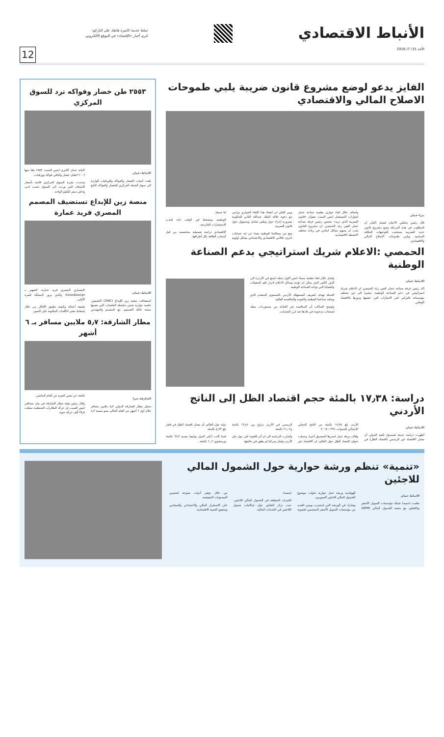الأنباط الاقتصادي
سلط عدسة كاميرة هاتفك على الباركود
لترى أخبار «الإقتصاد» في الموقع الالكتروني
الأحد 15/ 7/ 2018 12
الفايز يدعو لوضع مشروع قانون ضريبة يلبي طموحات الاصلاح المالي والاقتصادي
بترا–عمان
قال رئيس مجلس الاعيان فيصل الفايز ان المطلوب في هذه المرحلة وضع مشروع قانون جديد للضريبة يستجيب للتوجيهات الملكية السامية، ويلبي طموحات الاصلاح المالي والاقتصادي.
واضاف خلال لقاء حواري نظمته جماعة عمان لحوارات المستقبل امس السبت بعنوان «قانون الضريبة الذي نريد» بحضور رئيس غرفة صناعة عمان العين زياد الحمصي، ان مشروع القانون يجب ان يسهم بشكل ايجابي في زيادة مختلف الانشطة الاقتصادية.
وبين الفايز ان انعقاد هذا اللقاء الحواري يتزامن مع دعوة جلالة الملك عبدالله الثاني للحكومة بضرورة إجراء حوار وطني شامل ومسؤول حول قانون الضريبة.
يتبع من مصالحنا الوطنية بعيدا عن اية حسابات اخرى، فالأمن الاقتصادي والاجتماعي يشكل اولوية لنا جميعا.
الوطنية، ومشجعا في الوقت ذاته لجذب الاستثمارات الخارجية.
الاقتصادي دراسة تفصيلية متخصصة من قبل أصحاب العلاقة بكل أطرافها.
الحمصي :الاعلام شريك استراتيجي بدعم الصناعة الوطنية
الانباط–عمان
اكد رئيس غرفة صناعة عمان العين زياد الحمصي ان الاعلام شريك استراتيجي في دعم الصناعة الوطنية، مشيرا الى دور مختلف مؤسساته بالتركيز على الانجازات التي حققتها ودورها بالاقتصاد الوطني.
واشار خلال لقاء نظمته مساء امس الاول حملة (صنع في الأردن) الى الدور الكبير الذي يمكن ان تؤديه وسائل الاعلام لابراز اهم المعيقات والقضايا التي تواجه الصناعة الوطنية.
الحملة تهدف لتعريف المستهلك الأردني بالمستوى المتقدم الذي وصلته صناعتنا الوطنية والجودة والتنافسية العالية.
واوضح الساكت أن المنافسة غير العادلة من مستوردات مثيلة لمنتجات مدعومة في بلادها تعد ابرز التحديات.
دراسة: ١٧٫٣٨ بالمئة حجم اقتصاد الظل إلى الناتج الأردني
الانباط–عمان
أظهرت دراسة حديثة لصندوق النقد الدولي أن معدل الاقتصاد غير الرسمي (اقتصاد الظل) في الأردن بلغ ١٧٫٣٨ بالمئة من الناتج المحلي الإجمالي للسنوات ١٩٩١- ٢٠١٥.
وقالت ورقة عمل اصدرها الصندوق أخيرا، وحملت عنوان اقتصاد الظل حول العالم، ان الاقتصاد غير الرسمي في الأردن تراوح بين ١٣٫٤٤ بالمئة و٢١٫٠٢ بالمئة.
وأشارت الدراسة الى ان أثر اللجوء على دول مثل الأردن ولبنان وتركيا لم يظهر في نتائجها.
دولة حول العالم، أن معدل اقتصاد الظل في قطر بلغ ٩٣ر٥ بالمئة.
فيما كانت أعلى الدول بوليفيا بنسبة ٦٢٫٣ بالمئة وزيمبابوي ٦٠٫٦ بالمئة.
٢٥٥٣ طن خضار وفواكه ترد للسوق المركزي
الانباط–عمان
بلغت كميات الخضار والفواكه والورقيات الواردة الى سوق الجملة المركزي للخضار والفواكه التابع لأمانة عمان الكبرى امس السبت ٢٥٥٣ طنا منها ٢٠٠٦ اطنان خضار والباقي فواكه وورقيات.
وحددت نشرة السوق المركزي قائمة بأسعار الاصناف التي وردت الى السوق حسب ادنى واعلى سعر للكيلو الواحد.
منصة زين للإبداع تستضيف المصمم المصري فريد عمارة
الانباط–عمان
استضافت منصة زين للإبداع (ZINC) الخميس، جلسة حوارية ضمن سلسلة الجلسات التي تقيمها منصة عائلة التصميم، مع المصمم والمهندس المعماري المصري فريد عمارة، الشهير بـ FariedDesign، والذي يزور المملكة للمرة الأولى.
طبيعة أعماله وكيفية تطبيق الأفكار من خلال إسقاط معنى الكلمات المكتوبة على الصور.
مطار الشارقة: ٥٫٧ ملايين مسافر بـ ٦ أشهر
الشارقة–بترا
سجل مطار الشارقة الدولي ٥٫٧ ملايين مسافر خلال أول ٦ أشهر من العام الحالي بنمو نسبته ٤٫٣ بالمئة عن نفس الفترة من العام الماضي.
وقال رئيس هيئة مطار الشارقة في بيان صحافي امس السبت إن حركة الطائرات المنتظمة سجلت ٣٨٫٨ ألف حركة جوية.
«تنمية» تنظم ورشة حوارية حول الشمول المالي للاجئين
الانباط–عمان
نظمت (تنمية) شبكة مؤسسات التمويل الأصغر وبالتعاون مع منصة الشمول المالي (NPM) الهولندية ورشة عمل حوارية تناولت موضوع الشمول المالي للاجئين السوريين.
وشارك في الورشة التي استمرت يومين العديد من مؤسسات التمويل الأصغر المنضمين لعضوية (تنمية).
الخبرات المتعلقة في الشمول المالي للاجئين، حيث تركز النقاش حول إمكانيات شمول اللاجئين في الخدمات المالية.
من خلال توفير أدوات متنوعة لتحسين المستويات المعيشية.
على الاستقرار المالي والاجتماعي والسياسي وتحقيق التنمية الاقتصادية.